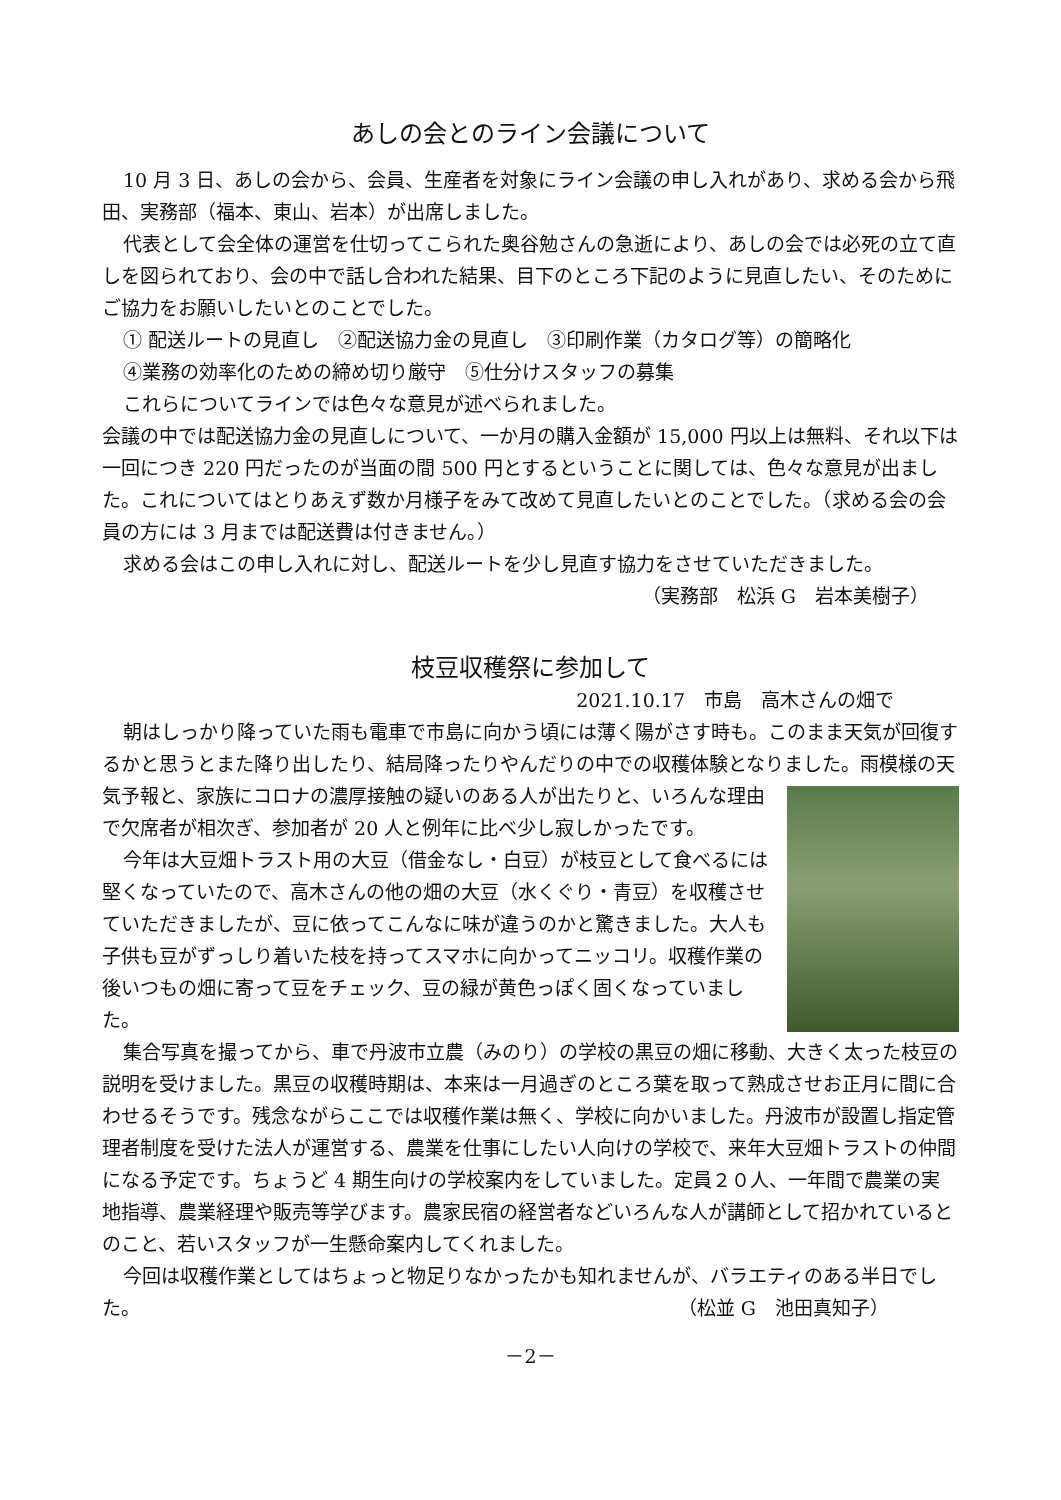あしの会とのライン会議について
10 月 3 日、あしの会から、会員、生産者を対象にライン会議の申し入れがあり、求める会から飛田、実務部（福本、東山、岩本）が出席しました。
代表として会全体の運営を仕切ってこられた奥谷勉さんの急逝により、あしの会では必死の立て直しを図られており、会の中で話し合われた結果、目下のところ下記のように見直したい、そのためにご協力をお願いしたいとのことでした。
① 配送ルートの見直し　②配送協力金の見直し　③印刷作業（カタログ等）の簡略化
④業務の効率化のための締め切り厳守　⑤仕分けスタッフの募集
これらについてラインでは色々な意見が述べられました。
会議の中では配送協力金の見直しについて、一か月の購入金額が 15,000 円以上は無料、それ以下は一回につき 220 円だったのが当面の間 500 円とするということに関しては、色々な意見が出ました。これについてはとりあえず数か月様子をみて改めて見直したいとのことでした。（求める会の会員の方には 3 月までは配送費は付きません。）
求める会はこの申し入れに対し、配送ルートを少し見直す協力をさせていただきました。
（実務部　松浜 G　岩本美樹子）
枝豆収穫祭に参加して
2021.10.17　市島　高木さんの畑で
朝はしっかり降っていた雨も電車で市島に向かう頃には薄く陽がさす時も。このまま天気が回復するかと思うとまた降り出したり、結局降ったりやんだりの中での収穫体験となりました。雨模様の天気予報と、家族にコロナの濃厚接触の疑いのある人が出たりと、い ろんな理由で欠席者が相次ぎ、参加者が 20 人と例年に比べ少し寂しかったです。
今年は大豆畑トラスト用の大豆（借金なし・白豆）が枝豆として食べるには堅くなっていたので、高木さんの他の畑の大豆（水くぐり・青豆）を収穫させていただきましたが、豆に依ってこんなに味が違うのかと驚きました。大人も子供も豆がずっしり着いた枝を持ってスマホに向かってニッコリ。収穫作業の後いつもの畑に寄って豆をチェック、豆の緑が黄色っぽく固くなっていました。
集合写真を撮ってから、車で丹波市立農（みのり）の学校の黒豆の畑に移動、大きく太った枝豆の説明を受けました。黒豆の収穫時期は、本来は一月過ぎのところ葉を取って熟成させお正月に間に合わせるそうです。残念ながらここでは収穫作業は無く、学校に向かいました。丹波市が設置し指定管理者制度を受けた法人が運営する、農業を仕事にしたい人向けの学校で、来年大豆畑トラストの仲間になる予定です。ちょうど 4 期生向けの学校案内をしていました。定員２０人、一年間で農業の実地指導、農業経理や販売等学びます。農家民宿の経営者などいろんな人が講師として招かれているとのこと、若いスタッフが一生懸命案内してくれました。
今回は収穫作業としてはちょっと物足りなかったかも知れませんが、バラエティのある半日でした。 （松並 G　池田真知子）
－2－